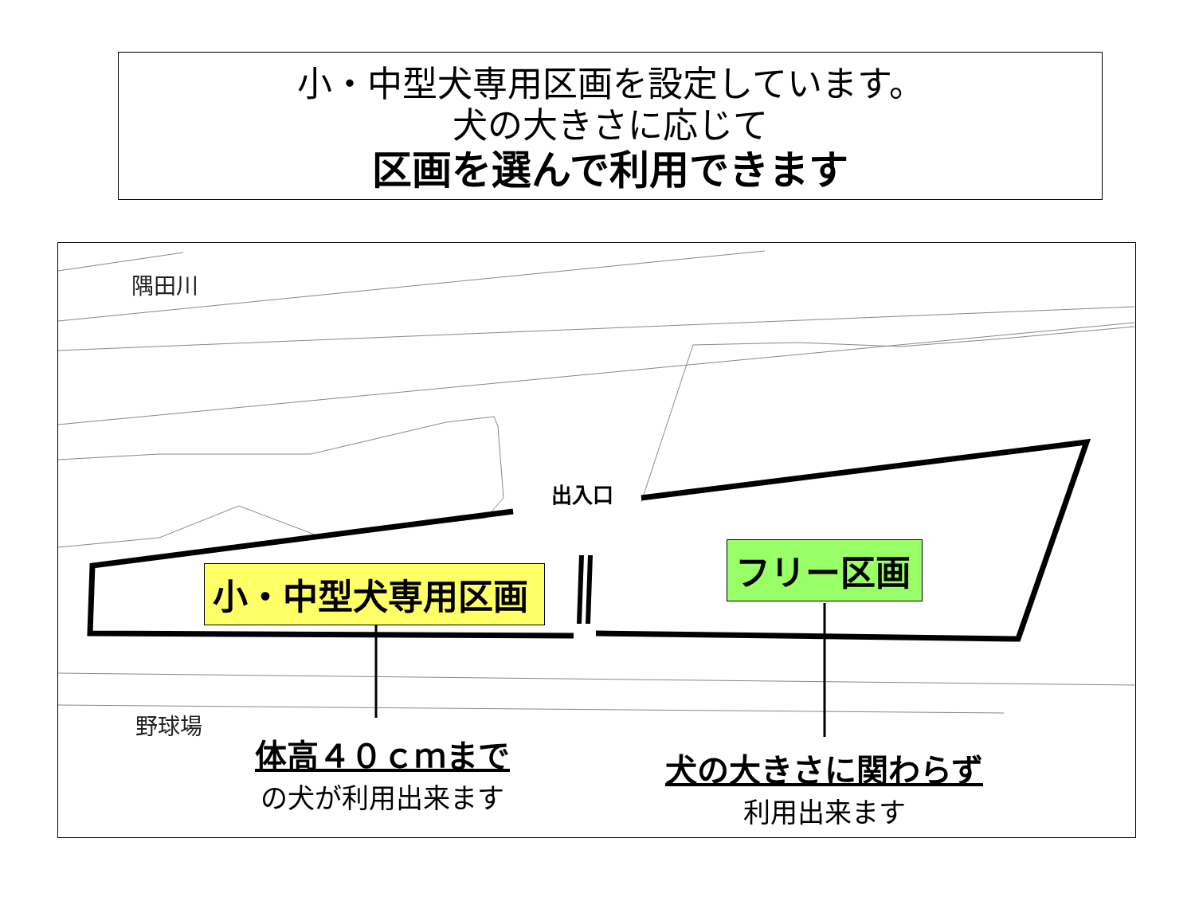小・中型犬専用区画を設定しています。
犬の大きさに応じて
区画を選んで利用できます
隅田川
出入口
小・中型犬専用区画
フリー区画
野球場
体高４０ｃｍまで
の犬が利用出来ます
犬の大きさに関わらず
利用出来ます